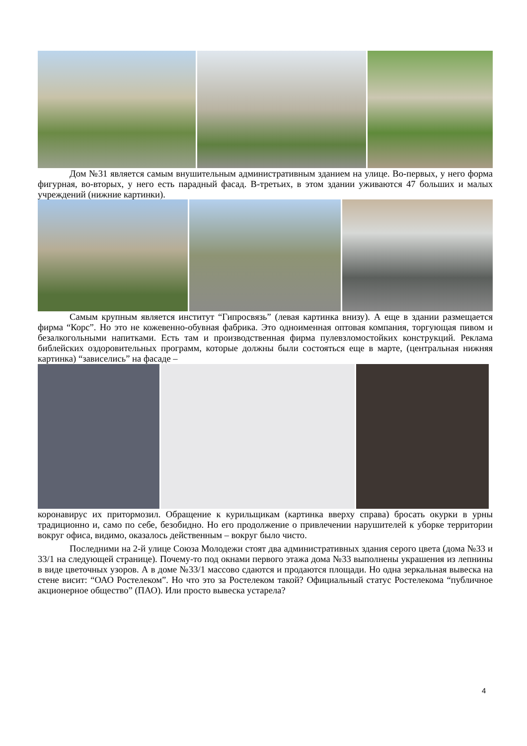Дом №31 является самым внушительным административным зданием на улице. Во-первых, у него форма фигурная, во-вторых, у него есть парадный фасад. В-третьих, в этом здании уживаются 47 больших и малых учреждений (нижние картинки).
Самым крупным является институт “Гипросвязь” (левая картинка внизу). А еще в здании размещается фирма “Корс”. Но это не кожевенно-обувная фабрика. Это одноименная оптовая компания, торгующая пивом и безалкогольными напитками. Есть там и производственная фирма пулевзломостойких конструкций. Реклама библейских оздоровительных программ, которые должны были состояться еще в марте, (центральная нижняя картинка) “зависелись” на фасаде –
коронавирус их притормозил. Обращение к курильщикам (картинка вверху справа) бросать окурки в урны традиционно и, само по себе, безобидно. Но его продолжение о привлечении нарушителей к уборке территории вокруг офиса, видимо, оказалось действенным – вокруг было чисто.
Последними на 2-й улице Союза Молодежи стоят два административных здания серого цвета (дома №33 и 33/1 на следующей странице). Почему-то под окнами первого этажа дома №33 выполнены украшения из лепнины в виде цветочных узоров. А в доме №33/1 массово сдаются и продаются площади. Но одна зеркальная вывеска на стене висит: “ОАО Ростелеком”. Но что это за Ростелеком такой? Официальный статус Ростелекома “публичное акционерное общество” (ПАО). Или просто вывеска устарела?
4